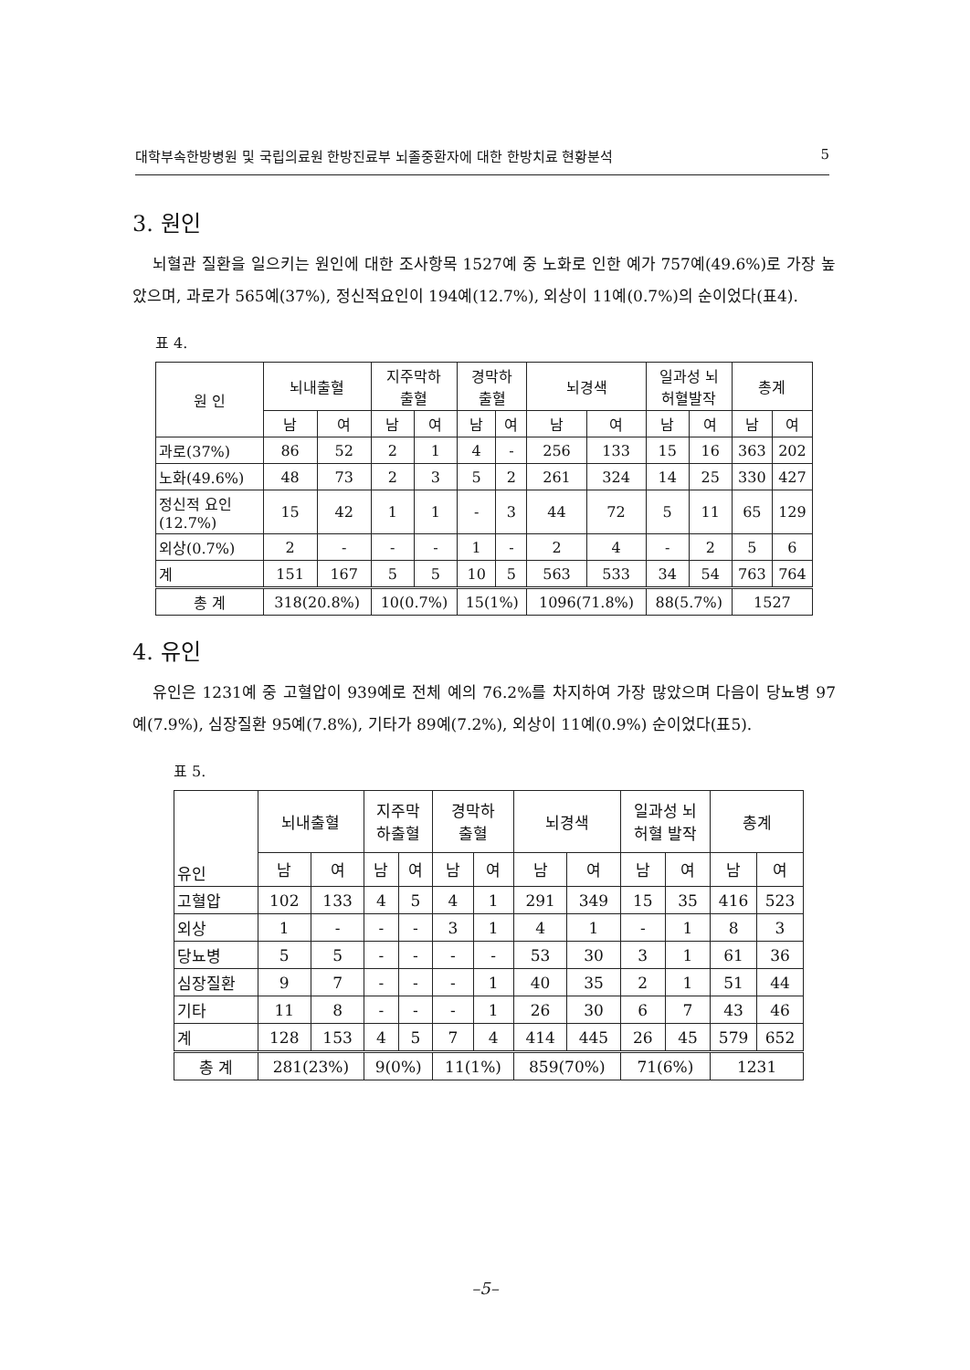대학부속한방병원 및 국립의료원 한방진료부 뇌졸중환자에 대한 한방치료 현황분석 5
3. 원인
뇌혈관 질환을 일으키는 원인에 대한 조사항목 1527예 중 노화로 인한 예가 757예(49.6%)로 가장 높았으며, 과로가 565예(37%), 정신적요인이 194예(12.7%), 외상이 11예(0.7%)의 순이었다(표4).
표 4.
| 원 인 | 뇌내출혈 | | 지주막하 출혈 | | 경막하 출혈 | | 뇌경색 | | 일과성 뇌 허혈발작 | | 총계 | |
| --- | --- | --- | --- | --- | --- | --- | --- | --- | --- | --- | --- | --- |
| | 남 | 여 | 남 | 여 | 남 | 여 | 남 | 여 | 남 | 여 | 남 | 여 |
| 과로(37%) | 86 | 52 | 2 | 1 | 4 | - | 256 | 133 | 15 | 16 | 363 | 202 |
| 노화(49.6%) | 48 | 73 | 2 | 3 | 5 | 2 | 261 | 324 | 14 | 25 | 330 | 427 |
| 정신적 요인 (12.7%) | 15 | 42 | 1 | 1 | - | 3 | 44 | 72 | 5 | 11 | 65 | 129 |
| 외상(0.7%) | 2 | - | - | - | 1 | - | 2 | 4 | - | 2 | 5 | 6 |
| 계 | 151 | 167 | 5 | 5 | 10 | 5 | 563 | 533 | 34 | 54 | 763 | 764 |
| 총 계 | 318(20.8%) | | 10(0.7%) | | 15(1%) | | 1096(71.8%) | | 88(5.7%) | | 1527 | |
4. 유인
유인은 1231예 중 고혈압이 939예로 전체 예의 76.2%를 차지하여 가장 많았으며 다음이 당뇨병 97예(7.9%), 심장질환 95예(7.8%), 기타가 89예(7.2%), 외상이 11예(0.9%) 순이었다(표5).
표 5.
| 유인 | 뇌내출혈 | | 지주막 하출혈 | | 경막하 출혈 | | 뇌경색 | | 일과성 뇌 허혈 발작 | | 총계 | |
| --- | --- | --- | --- | --- | --- | --- | --- | --- | --- | --- | --- | --- |
| | 남 | 여 | 남 | 여 | 남 | 여 | 남 | 여 | 남 | 여 | 남 | 여 |
| 고혈압 | 102 | 133 | 4 | 5 | 4 | 1 | 291 | 349 | 15 | 35 | 416 | 523 |
| 외상 | 1 | - | - | - | 3 | 1 | 4 | 1 | - | 1 | 8 | 3 |
| 당뇨병 | 5 | 5 | - | - | - | - | 53 | 30 | 3 | 1 | 61 | 36 |
| 심장질환 | 9 | 7 | - | - | - | 1 | 40 | 35 | 2 | 1 | 51 | 44 |
| 기타 | 11 | 8 | - | - | - | 1 | 26 | 30 | 6 | 7 | 43 | 46 |
| 계 | 128 | 153 | 4 | 5 | 7 | 4 | 414 | 445 | 26 | 45 | 579 | 652 |
| 총 계 | 281(23%) | | 9(0%) | | 11(1%) | | 859(70%) | | 71(6%) | | 1231 | |
–5–